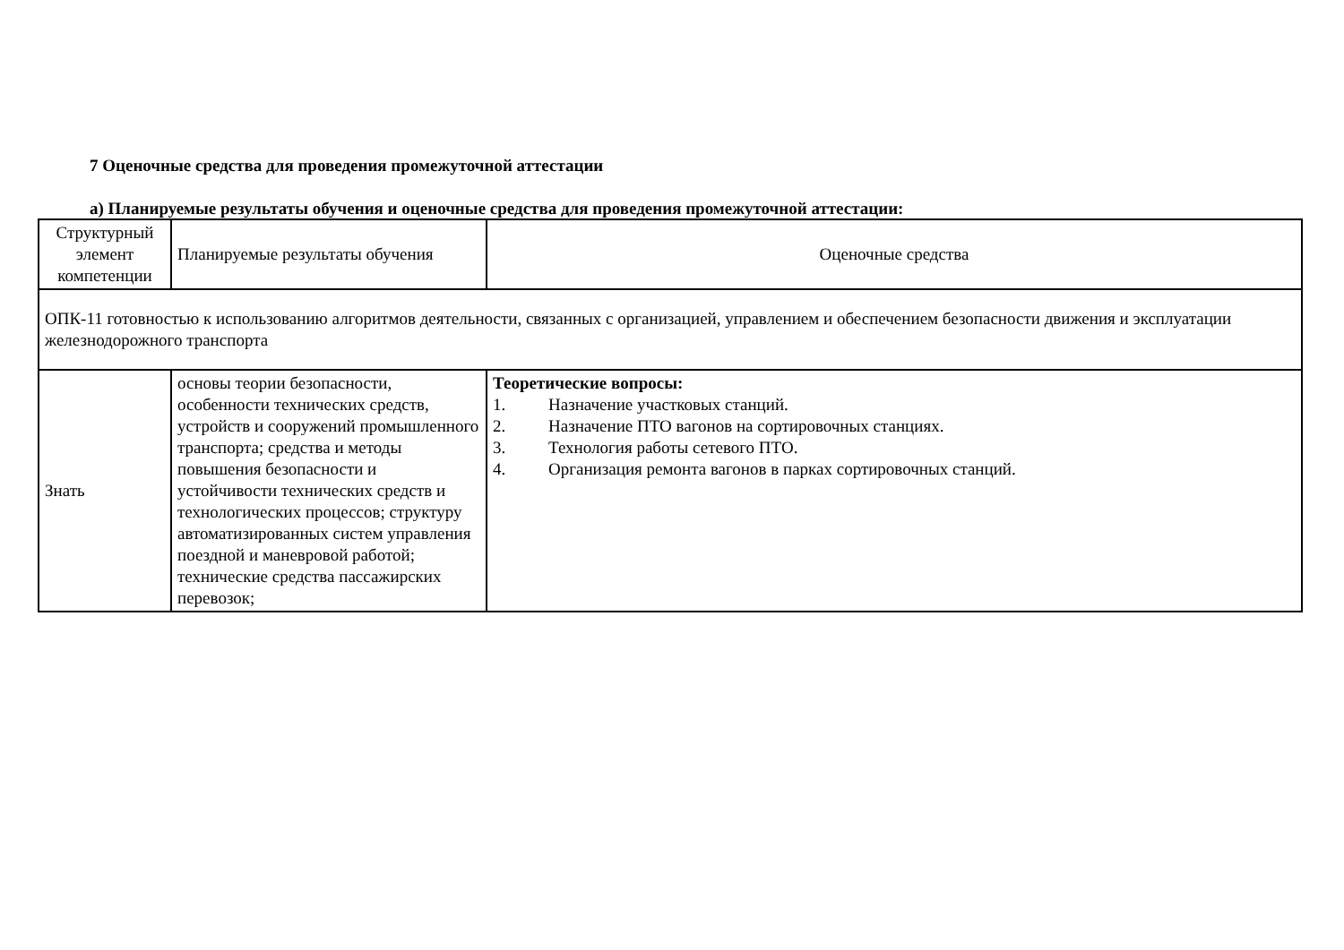7 Оценочные средства для проведения промежуточной аттестации
а) Планируемые результаты обучения и оценочные средства для проведения промежуточной аттестации:
| Структурный элемент компетенции | Планируемые результаты обучения | Оценочные средства |
| ОПК-11 готовностью к использованию алгоритмов деятельности, связанных с организацией, управлением и обеспечением безопасности движения и эксплуатации железнодорожного транспорта | | |
| Знать | основы теории безопасности, особенности технических средств, устройств и сооружений промышленного транспорта; средства и методы повышения безопасности и устойчивости технических средств и технологических процессов; структуру автоматизированных систем управления поездной и маневровой работой; технические средства пассажирских перевозок; | Теоретические вопросы: 1. Назначение участковых станций. 2. Назначение ПТО вагонов на сортировочных станциях. 3. Технология работы сетевого ПТО. 4. Организация ремонта вагонов в парках сортировочных станций. |